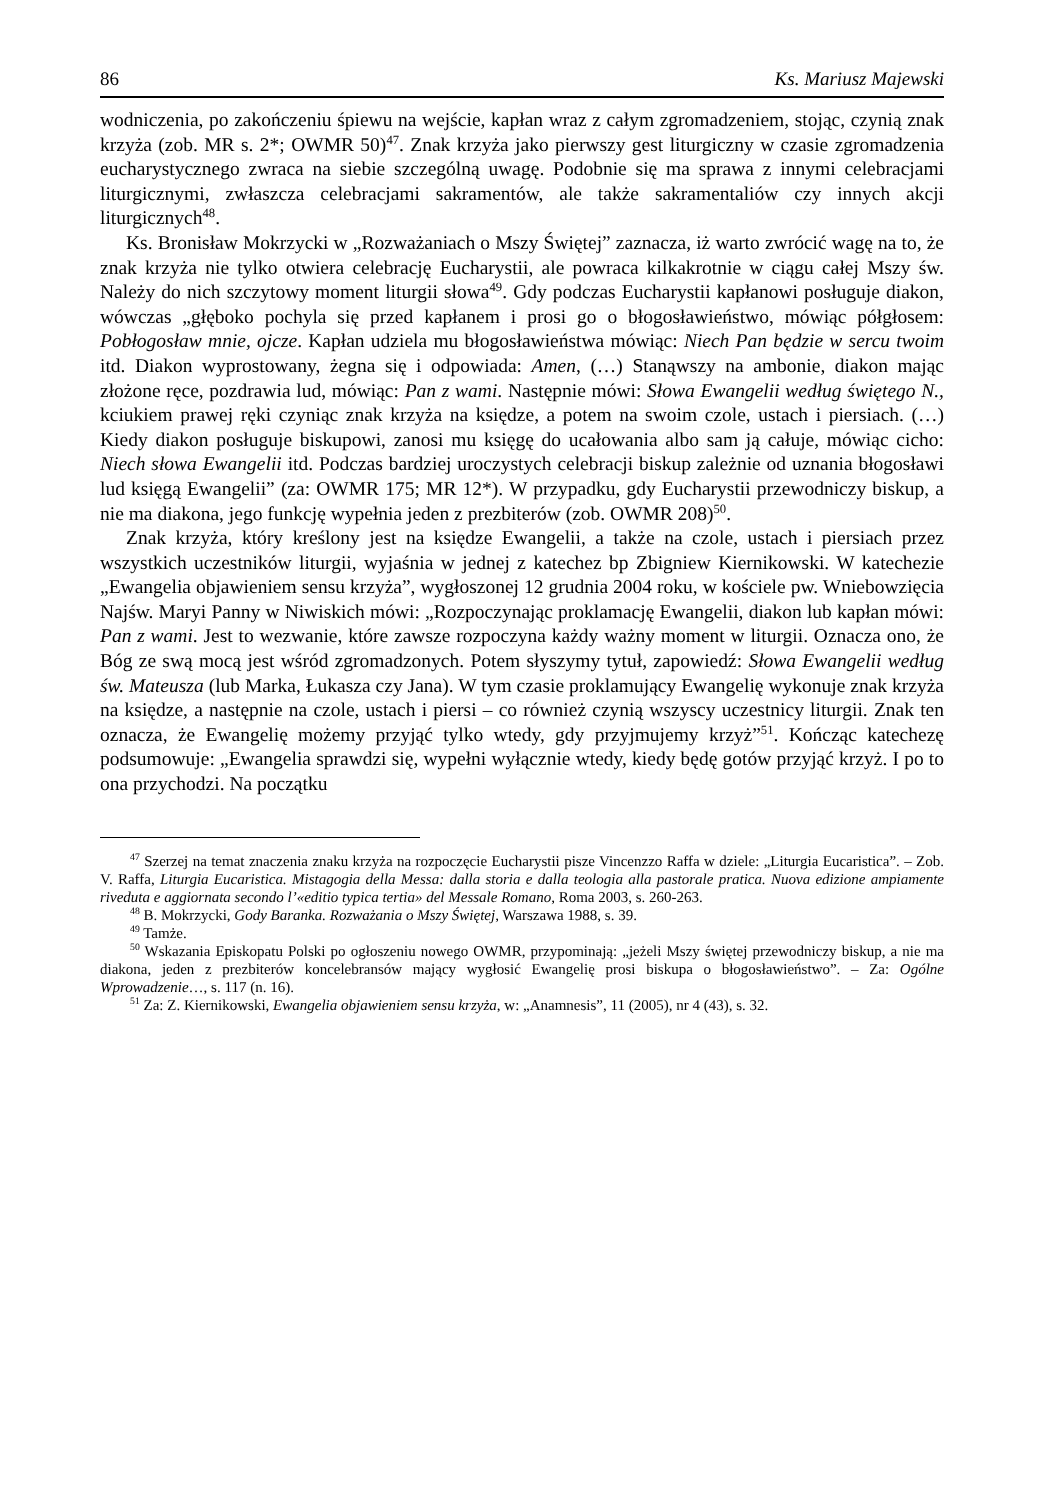86 Ks. Mariusz Majewski
wodniczenia, po zakończeniu śpiewu na wejście, kapłan wraz z całym zgromadzeniem, stojąc, czynią znak krzyża (zob. MR s. 2*; OWMR 50)<sup>47</sup>. Znak krzyża jako pierwszy gest liturgiczny w czasie zgromadzenia eucharystycznego zwraca na siebie szczególną uwagę. Podobnie się ma sprawa z innymi celebracjami liturgicznymi, zwłaszcza celebracjami sakramentów, ale także sakramentaliów czy innych akcji liturgicznych<sup>48</sup>.
Ks. Bronisław Mokrzycki w „Rozważaniach o Mszy Świętej” zaznacza, iż warto zwrócić wagę na to, że znak krzyża nie tylko otwiera celebrację Eucharystii, ale powraca kilkakrotnie w ciągu całej Mszy św. Należy do nich szczytowy moment liturgii słowa<sup>49</sup>. Gdy podczas Eucharystii kapłanowi posługuje diakon, wówczas „głęboko pochyla się przed kapłanem i prosi go o błogosławieństwo, mówiąc półgłosem: Pobłogosław mnie, ojcze. Kapłan udziela mu błogosławieństwa mówiąc: Niech Pan będzie w sercu twoim itd. Diakon wyprostowany, żegna się i odpowiada: Amen, (…) Stanąwszy na ambonie, diakon mając złożone ręce, pozdrawia lud, mówiąc: Pan z wami. Następnie mówi: Słowa Ewangelii według świętego N., kciukiem prawej ręki czyniąc znak krzyża na księdze, a potem na swoim czole, ustach i piersiach. (…) Kiedy diakon posługuje biskupowi, zanosi mu księgę do ucałowania albo sam ją całuje, mówiąc cicho: Niech słowa Ewangelii itd. Podczas bardziej uroczystych celebracji biskup zależnie od uznania błogosławi lud księgą Ewangelii” (za: OWMR 175; MR 12*). W przypadku, gdy Eucharystii przewodniczy biskup, a nie ma diakona, jego funkcję wypełnia jeden z prezbiterów (zob. OWMR 208)<sup>50</sup>.
Znak krzyża, który kreślony jest na księdze Ewangelii, a także na czole, ustach i piersiach przez wszystkich uczestników liturgii, wyjaśnia w jednej z katechez bp Zbigniew Kiernikowski. W katechezie „Ewangelia objawieniem sensu krzyża”, wygłoszonej 12 grudnia 2004 roku, w kościele pw. Wniebowzięcia Najśw. Maryi Panny w Niwiskich mówi: „Rozpoczynając proklamację Ewangelii, diakon lub kapłan mówi: Pan z wami. Jest to wezwanie, które zawsze rozpoczyna każdy ważny moment w liturgii. Oznacza ono, że Bóg ze swą mocą jest wśród zgromadzonych. Potem słyszymy tytuł, zapowiedź: Słowa Ewangelii według św. Mateusza (lub Marka, Łukasza czy Jana). W tym czasie proklamujący Ewangelię wykonuje znak krzyża na księdze, a następnie na czole, ustach i piersi – co również czynią wszyscy uczestnicy liturgii. Znak ten oznacza, że Ewangelię możemy przyjąć tylko wtedy, gdy przyjmujemy krzyż”<sup>51</sup>. Kończąc katechezę podsumowuje: „Ewangelia sprawdzi się, wypełni wyłącznie wtedy, kiedy będę gotów przyjąć krzyż. I po to ona przychodzi. Na początku
<sup>47</sup> Szerzej na temat znaczenia znaku krzyża na rozpoczęcie Eucharystii pisze Vincenzzo Raffa w dziele: „Liturgia Eucaristica”. – Zob. V. Raffa, Liturgia Eucaristica. Mistagogia della Messa: dalla storia e dalla teologia alla pastorale pratica. Nuova edizione ampiamente riveduta e aggiornata secondo l’«editio typica tertia» del Messale Romano, Roma 2003, s. 260-263.
<sup>48</sup> B. Mokrzycki, Gody Baranka. Rozważania o Mszy Świętej, Warszawa 1988, s. 39.
<sup>49</sup> Tamże.
<sup>50</sup> Wskazania Episkopatu Polski po ogłoszeniu nowego OWMR, przypominają: „jeżeli Mszy świętej przewodniczy biskup, a nie ma diakona, jeden z prezbiterów koncelebransów mający wygłosić Ewangelię prosi biskupa o błogosławieństwo”. – Za: Ogólne Wprowadzenie…, s. 117 (n. 16).
<sup>51</sup> Za: Z. Kiernikowski, Ewangelia objawieniem sensu krzyża, w: „Anamnesis”, 11 (2005), nr 4 (43), s. 32.